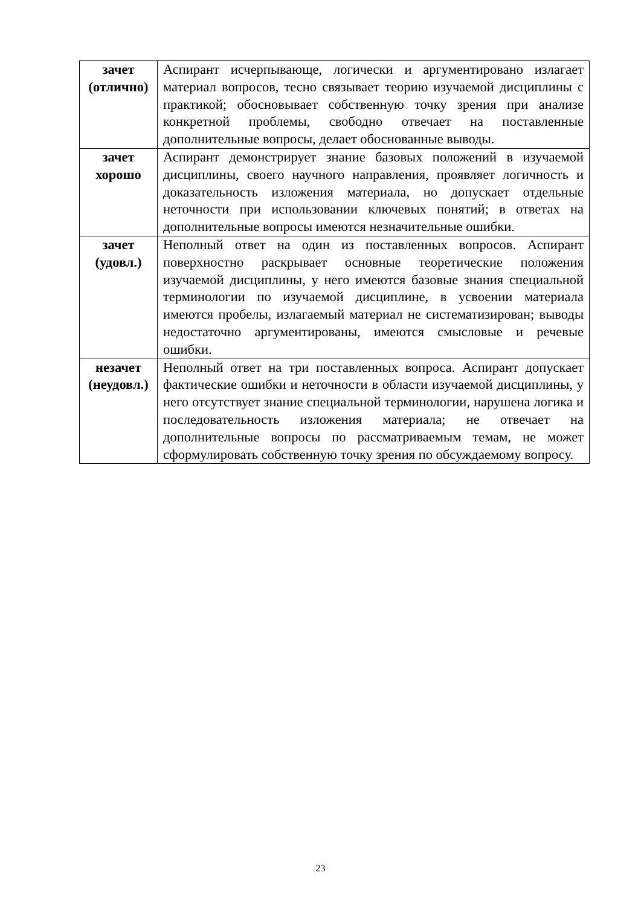| зачет (отлично) | Аспирант исчерпывающе, логически и аргументировано излагает материал вопросов, тесно связывает теорию изучаемой дисциплины с практикой; обосновывает собственную точку зрения при анализе конкретной проблемы, свободно отвечает на поставленные дополнительные вопросы, делает обоснованные выводы. |
| зачет хорошо | Аспирант демонстрирует знание базовых положений в изучаемой дисциплины, своего научного направления, проявляет логичность и доказательность изложения материала, но допускает отдельные неточности при использовании ключевых понятий; в ответах на дополнительные вопросы имеются незначительные ошибки. |
| зачет (удовл.) | Неполный ответ на один из поставленных вопросов. Аспирант поверхностно раскрывает основные теоретические положения изучаемой дисциплины, у него имеются базовые знания специальной терминологии по изучаемой дисциплине, в усвоении материала имеются пробелы, излагаемый материал не систематизирован; выводы недостаточно аргументированы, имеются смысловые и речевые ошибки. |
| незачет (неудовл.) | Неполный ответ на три поставленных вопроса. Аспирант допускает фактические ошибки и неточности в области изучаемой дисциплины, у него отсутствует знание специальной терминологии, нарушена логика и последовательность изложения материала; не отвечает на дополнительные вопросы по рассматриваемым темам, не может сформулировать собственную точку зрения по обсуждаемому вопросу. |
23